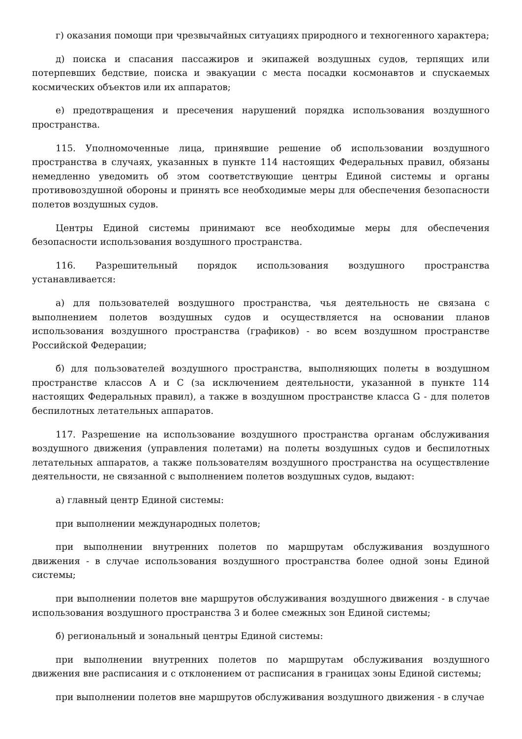г) оказания помощи при чрезвычайных ситуациях природного и техногенного характера;
д) поиска и спасания пассажиров и экипажей воздушных судов, терпящих или потерпевших бедствие, поиска и эвакуации с места посадки космонавтов и спускаемых космических объектов или их аппаратов;
е) предотвращения и пресечения нарушений порядка использования воздушного пространства.
115. Уполномоченные лица, принявшие решение об использовании воздушного пространства в случаях, указанных в пункте 114 настоящих Федеральных правил, обязаны немедленно уведомить об этом соответствующие центры Единой системы и органы противовоздушной обороны и принять все необходимые меры для обеспечения безопасности полетов воздушных судов.
Центры Единой системы принимают все необходимые меры для обеспечения безопасности использования воздушного пространства.
116. Разрешительный порядок использования воздушного пространства устанавливается:
а) для пользователей воздушного пространства, чья деятельность не связана с выполнением полетов воздушных судов и осуществляется на основании планов использования воздушного пространства (графиков) - во всем воздушном пространстве Российской Федерации;
б) для пользователей воздушного пространства, выполняющих полеты в воздушном пространстве классов А и С (за исключением деятельности, указанной в пункте 114 настоящих Федеральных правил), а также в воздушном пространстве класса G - для полетов беспилотных летательных аппаратов.
117. Разрешение на использование воздушного пространства органам обслуживания воздушного движения (управления полетами) на полеты воздушных судов и беспилотных летательных аппаратов, а также пользователям воздушного пространства на осуществление деятельности, не связанной с выполнением полетов воздушных судов, выдают:
а) главный центр Единой системы:
при выполнении международных полетов;
при выполнении внутренних полетов по маршрутам обслуживания воздушного движения - в случае использования воздушного пространства более одной зоны Единой системы;
при выполнении полетов вне маршрутов обслуживания воздушного движения - в случае использования воздушного пространства 3 и более смежных зон Единой системы;
б) региональный и зональный центры Единой системы:
при выполнении внутренних полетов по маршрутам обслуживания воздушного движения вне расписания и с отклонением от расписания в границах зоны Единой системы;
при выполнении полетов вне маршрутов обслуживания воздушного движения - в случае